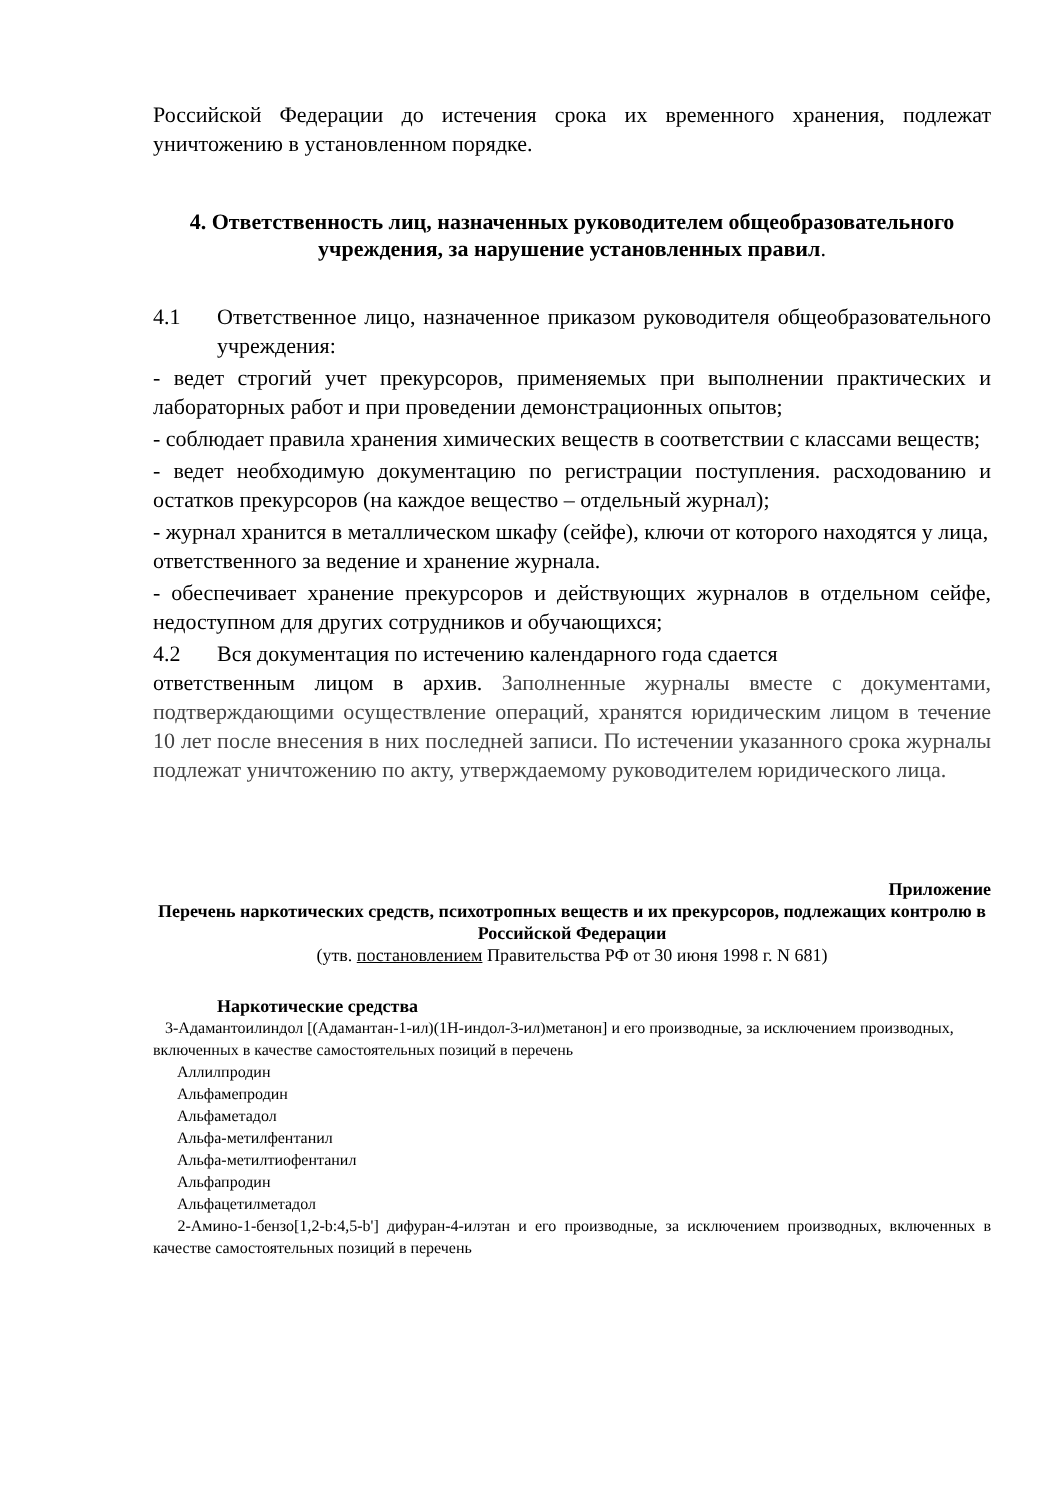Российской Федерации до истечения срока их временного хранения, подлежат уничтожению в установленном порядке.
4. Ответственность лиц, назначенных руководителем общеобразовательного учреждения, за нарушение установленных правил.
4.1 Ответственное лицо, назначенное приказом руководителя общеобразовательного учреждения:
- ведет строгий учет прекурсоров, применяемых при выполнении практических и лабораторных работ и при проведении демонстрационных опытов;
- соблюдает правила хранения химических веществ в соответствии с классами веществ;
- ведет необходимую документацию по регистрации поступления. расходованию и остатков прекурсоров (на каждое вещество – отдельный журнал);
- журнал хранится в металлическом шкафу (сейфе), ключи от которого находятся у лица, ответственного за ведение и хранение журнала.
- обеспечивает хранение прекурсоров и действующих журналов в отдельном сейфе, недоступном для других сотрудников и обучающихся;
4.2 Вся документация по истечению календарного года сдается
ответственным лицом в архив. Заполненные журналы вместе с документами, подтверждающими осуществление операций, хранятся юридическим лицом в течение 10 лет после внесения в них последней записи. По истечении указанного срока журналы подлежат уничтожению по акту, утверждаемому руководителем юридического лица.
Приложение
Перечень наркотических средств, психотропных веществ и их прекурсоров, подлежащих контролю в Российской Федерации
(утв. постановлением Правительства РФ от 30 июня 1998 г. N 681)
Наркотические средства
3-Адамантоилиндол [(Адамантан-1-ил)(1Н-индол-3-ил)метанон] и его производные, за исключением производных, включенных в качестве самостоятельных позиций в перечень
Аллилпродин
Альфамепродин
Альфаметадол
Альфа-метилфентанил
Альфа-метилтиофентанил
Альфапродин
Альфацетилметадол
2-Амино-1-бензо[1,2-b:4,5-b'] дифуран-4-илэтан и его производные, за исключением производных, включенных в качестве самостоятельных позиций в перечень